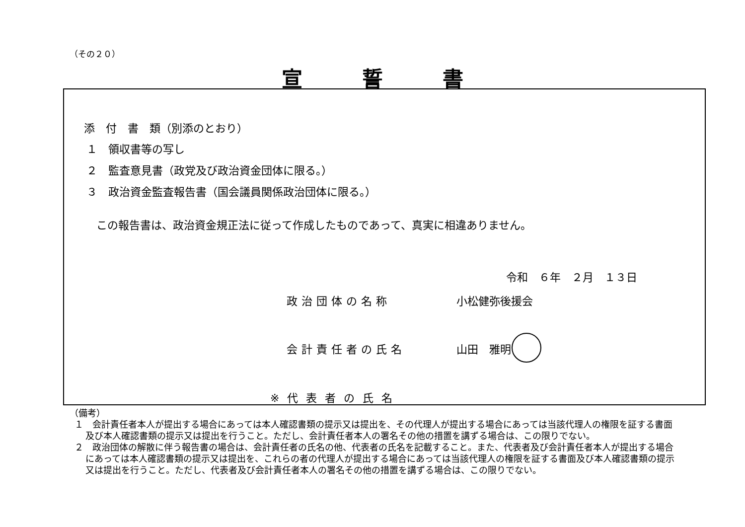（その２０）
宣誓書
添　付　書　類（別添のとおり）
１　領収書等の写し
２　監査意見書（政党及び政治資金団体に限る。）
３　政治資金監査報告書（国会議員関係政治団体に限る。）
この報告書は、政治資金規正法に従って作成したものであって、真実に相違ありません。
令和　６年　２月　１３日
政治団体の名称 小松健弥後援会
会計責任者の氏名 山田　雅明
※代表者の氏名
（備考）
１　会計責任者本人が提出する場合にあっては本人確認書類の提示又は提出を、その代理人が提出する場合にあっては当該代理人の権限を証する書面及び本人確認書類の提示又は提出を行うこと。ただし、会計責任者本人の署名その他の措置を講ずる場合は、この限りでない。
２　政治団体の解散に伴う報告書の場合は、会計責任者の氏名の他、代表者の氏名を記載すること。また、代表者及び会計責任者本人が提出する場合にあっては本人確認書類の提示又は提出を、これらの者の代理人が提出する場合にあっては当該代理人の権限を証する書面及び本人確認書類の提示又は提出を行うこと。ただし、代表者及び会計責任者本人の署名その他の措置を講ずる場合は、この限りでない。